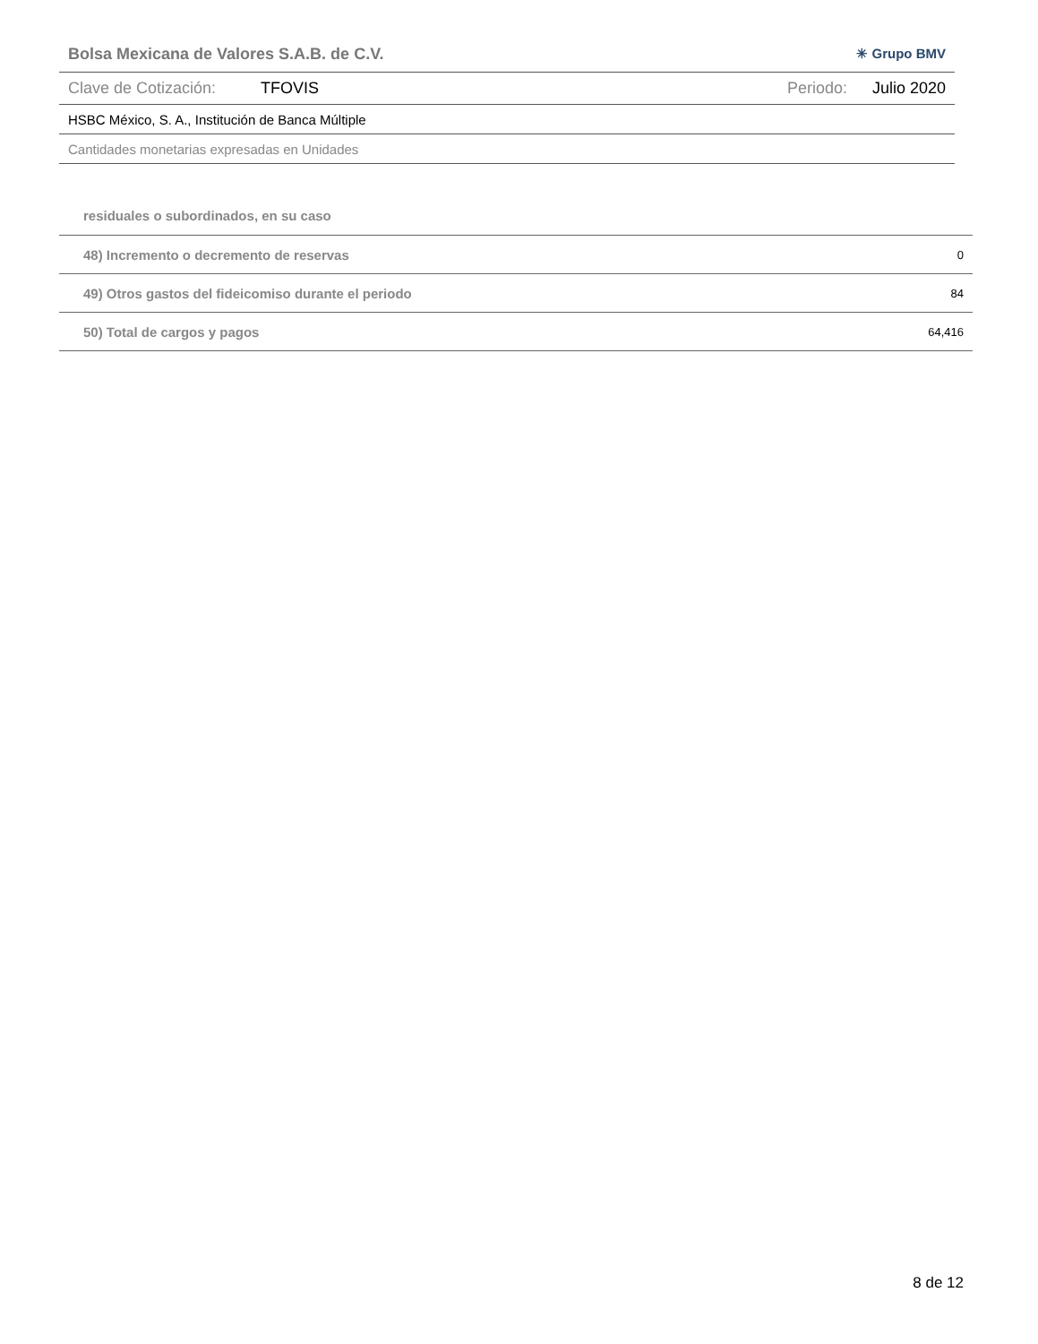Bolsa Mexicana de Valores S.A.B. de C.V. ✳ Grupo BMV
Clave de Cotización: TFOVIS Periodo: Julio 2020
HSBC México, S. A., Institución de Banca Múltiple
Cantidades monetarias expresadas en Unidades
| residuales o subordinados, en su caso | |
| 48) Incremento o decremento de reservas | 0 |
| 49) Otros gastos del fideicomiso durante el periodo | 84 |
| 50) Total de cargos y pagos | 64,416 |
8 de 12